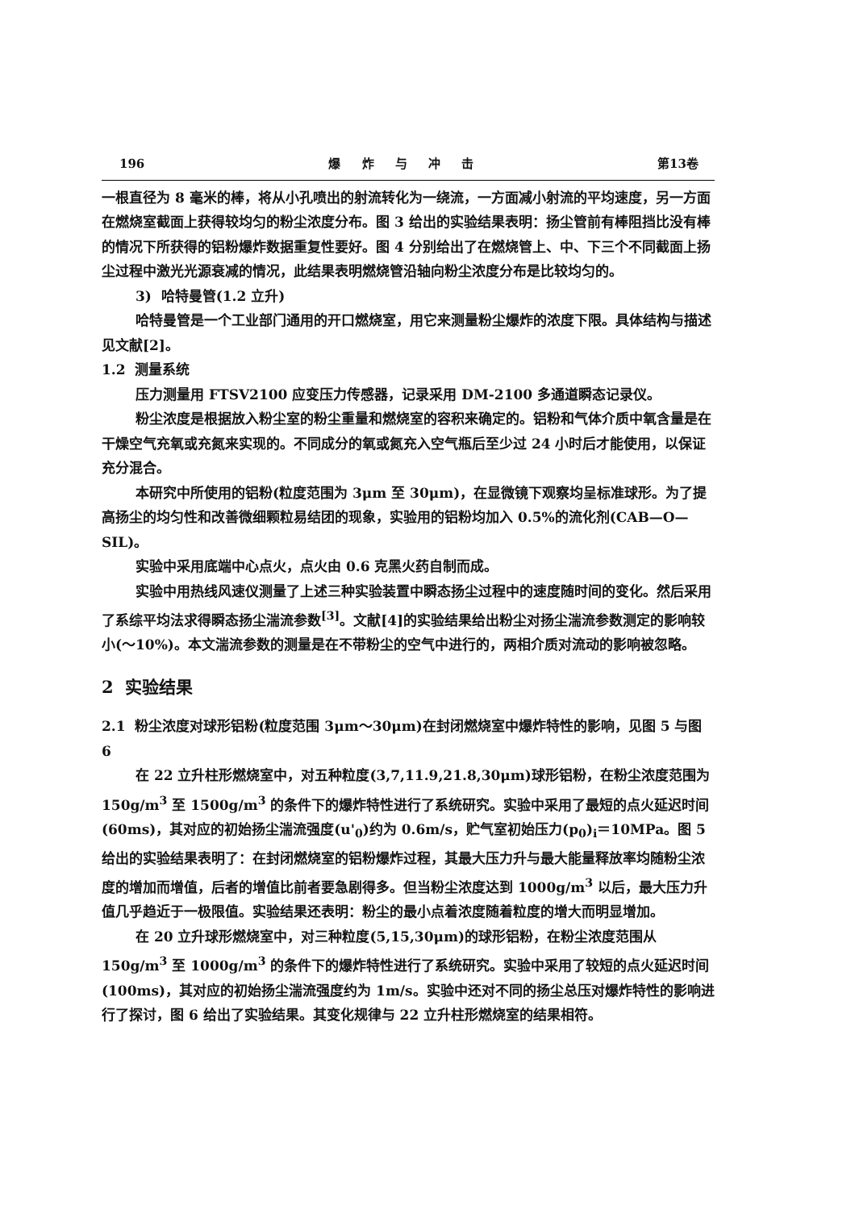196 爆 炸 与 冲 击 第13卷
一根直径为 8 毫米的棒，将从小孔喷出的射流转化为一绕流，一方面减小射流的平均速度，另一方面在燃烧室截面上获得较均匀的粉尘浓度分布。图 3 给出的实验结果表明：扬尘管前有棒阻挡比没有棒的情况下所获得的铝粉爆炸数据重复性要好。图 4 分别给出了在燃烧管上、中、下三个不同截面上扬尘过程中激光光源衰减的情况，此结果表明燃烧管沿轴向粉尘浓度分布是比较均匀的。
3) 哈特曼管(1.2 立升)
哈特曼管是一个工业部门通用的开口燃烧室，用它来测量粉尘爆炸的浓度下限。具体结构与描述见文献[2]。
1.2 测量系统
压力测量用 FTSV2100 应变压力传感器，记录采用 DM-2100 多通道瞬态记录仪。
粉尘浓度是根据放入粉尘室的粉尘重量和燃烧室的容积来确定的。铝粉和气体介质中氧含量是在干燥空气充氧或充氮来实现的。不同成分的氧或氮充入空气瓶后至少过 24 小时后才能使用，以保证充分混合。
本研究中所使用的铝粉(粒度范围为 3μm 至 30μm)，在显微镜下观察均呈标准球形。为了提高扬尘的均匀性和改善微细颗粒易结团的现象，实验用的铝粉均加入 0.5%的流化剂(CAB—O—SIL)。
实验中采用底端中心点火，点火由 0.6 克黑火药自制而成。
实验中用热线风速仪测量了上述三种实验装置中瞬态扬尘过程中的速度随时间的变化。然后采用了系综平均法求得瞬态扬尘湍流参数<sup>[3]</sup>。文献[4]的实验结果给出粉尘对扬尘湍流参数测定的影响较小(～10%)。本文湍流参数的测量是在不带粉尘的空气中进行的，两相介质对流动的影响被忽略。
2 实验结果
2.1 粉尘浓度对球形铝粉(粒度范围 3μm～30μm)在封闭燃烧室中爆炸特性的影响，见图 5 与图 6
在 22 立升柱形燃烧室中，对五种粒度(3,7,11.9,21.8,30μm)球形铝粉，在粉尘浓度范围为 150g/m<sup>3</sup> 至 1500g/m<sup>3</sup> 的条件下的爆炸特性进行了系统研究。实验中采用了最短的点火延迟时间(60ms)，其对应的初始扬尘湍流强度(u'<sub>0</sub>)约为 0.6m/s，贮气室初始压力(p<sub>0</sub>)<sub>i</sub>＝10MPa。图 5 给出的实验结果表明了：在封闭燃烧室的铝粉爆炸过程，其最大压力升与最大能量释放率均随粉尘浓度的增加而增值，后者的增值比前者要急剧得多。但当粉尘浓度达到 1000g/m<sup>3</sup> 以后，最大压力升值几乎趋近于一极限值。实验结果还表明：粉尘的最小点着浓度随着粒度的增大而明显增加。
在 20 立升球形燃烧室中，对三种粒度(5,15,30μm)的球形铝粉，在粉尘浓度范围从 150g/m<sup>3</sup> 至 1000g/m<sup>3</sup> 的条件下的爆炸特性进行了系统研究。实验中采用了较短的点火延迟时间(100ms)，其对应的初始扬尘湍流强度约为 1m/s。实验中还对不同的扬尘总压对爆炸特性的影响进行了探讨，图 6 给出了实验结果。其变化规律与 22 立升柱形燃烧室的结果相符。